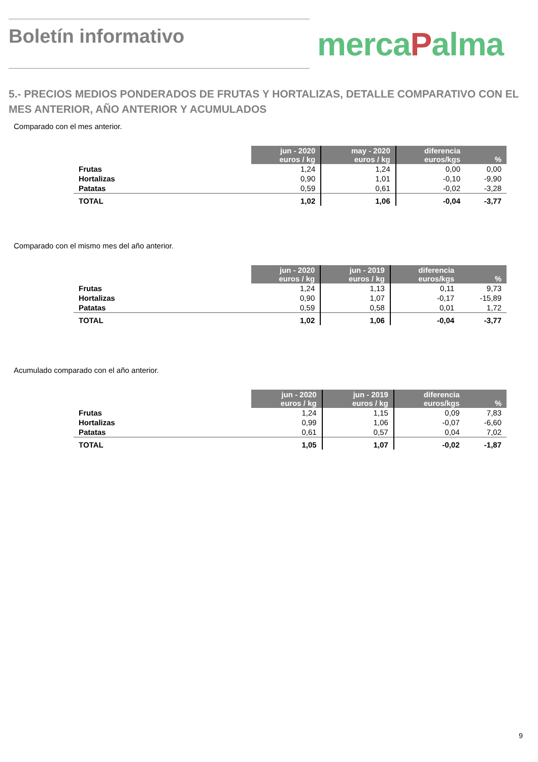Boletín informativo mercaPalma
5.- PRECIOS MEDIOS PONDERADOS DE FRUTAS Y HORTALIZAS, DETALLE COMPARATIVO CON EL MES ANTERIOR, AÑO ANTERIOR Y ACUMULADOS
Comparado con el mes anterior.
| | jun - 2020 euros / kg | may - 2020 euros / kg | diferencia euros/kgs | % |
| Frutas | 1,24 | 1,24 | 0,00 | 0,00 |
| Hortalizas | 0,90 | 1,01 | -0,10 | -9,90 |
| Patatas | 0,59 | 0,61 | -0,02 | -3,28 |
| TOTAL | 1,02 | 1,06 | -0,04 | -3,77 |
Comparado con el mismo mes del año anterior.
| | jun - 2020 euros / kg | jun - 2019 euros / kg | diferencia euros/kgs | % |
| Frutas | 1,24 | 1,13 | 0,11 | 9,73 |
| Hortalizas | 0,90 | 1,07 | -0,17 | -15,89 |
| Patatas | 0,59 | 0,58 | 0,01 | 1,72 |
| TOTAL | 1,02 | 1,06 | -0,04 | -3,77 |
Acumulado comparado con el año anterior.
| | jun - 2020 euros / kg | jun - 2019 euros / kg | diferencia euros/kgs | % |
| Frutas | 1,24 | 1,15 | 0,09 | 7,83 |
| Hortalizas | 0,99 | 1,06 | -0,07 | -6,60 |
| Patatas | 0,61 | 0,57 | 0,04 | 7,02 |
| TOTAL | 1,05 | 1,07 | -0,02 | -1,87 |
9